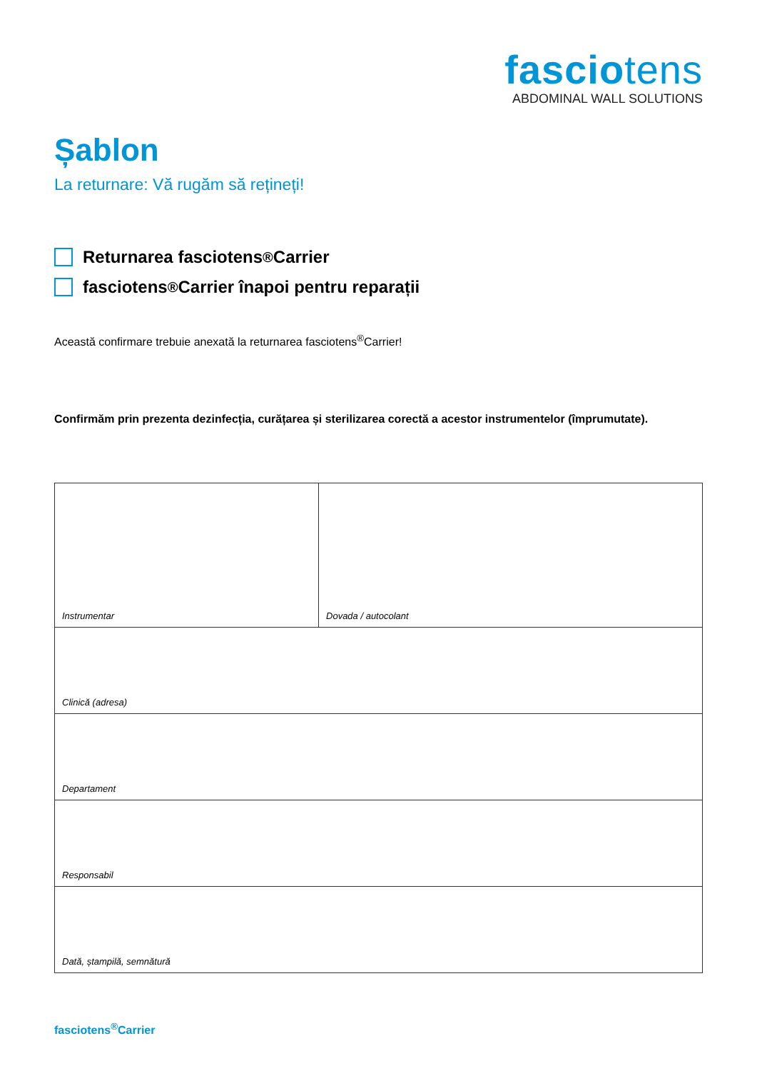fasciotens
ABDOMINAL WALL SOLUTIONS
Șablon
La returnare: Vă rugăm să rețineți!
Returnarea fasciotens<sup>®</sup>Carrier
fasciotens<sup>®</sup>Carrier înapoi pentru reparații
Această confirmare trebuie anexată la returnarea fasciotens<sup>®</sup>Carrier!
Confirmăm prin prezenta dezinfecția, curățarea și sterilizarea corectă a acestor instrumentelor (împrumutate).
| Instrumentar | Dovada / autocolant |
| Clinică (adresa) | |
| Departament | |
| Responsabil | |
| Dată, ștampilă, semnătură | |
fasciotens<sup>®</sup>Carrier